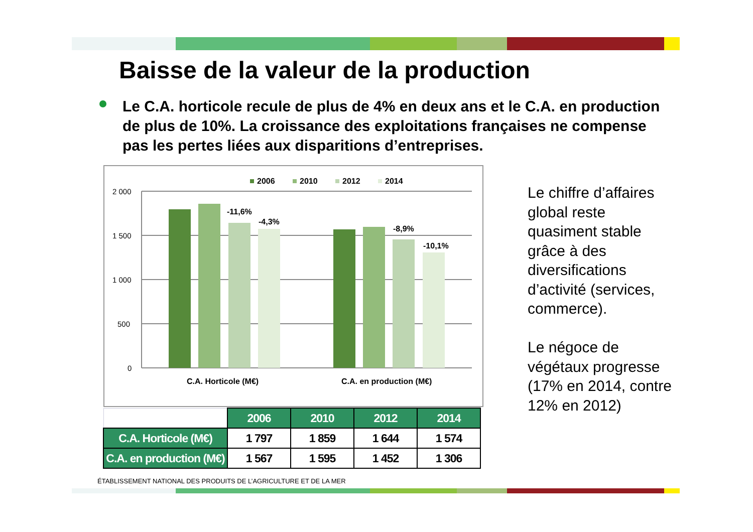Baisse de la valeur de la production
Le C.A. horticole recule de plus de 4% en deux ans et le C.A. en production de plus de 10%. La croissance des exploitations françaises ne compense pas les pertes liées aux disparitions d’entreprises.
2006
2010
2012
2014
2 000
1 500
1 000
500
0
-11,6%
-4,3%
-8,9%
-10,1%
C.A. Horticole (M€)
C.A. en production (M€)
| | 2006 | 2010 | 2012 | 2014 |
| C.A. Horticole (M€) | 1 797 | 1 859 | 1 644 | 1 574 |
| C.A. en production (M€) | 1 567 | 1 595 | 1 452 | 1 306 |
Le chiffre d’affaires global reste quasiment stable grâce à des diversifications d’activité (services, commerce).
Le négoce de végétaux progresse (17% en 2014, contre 12% en 2012)
ÉTABLISSEMENT NATIONAL DES PRODUITS DE L’AGRICULTURE ET DE LA MER